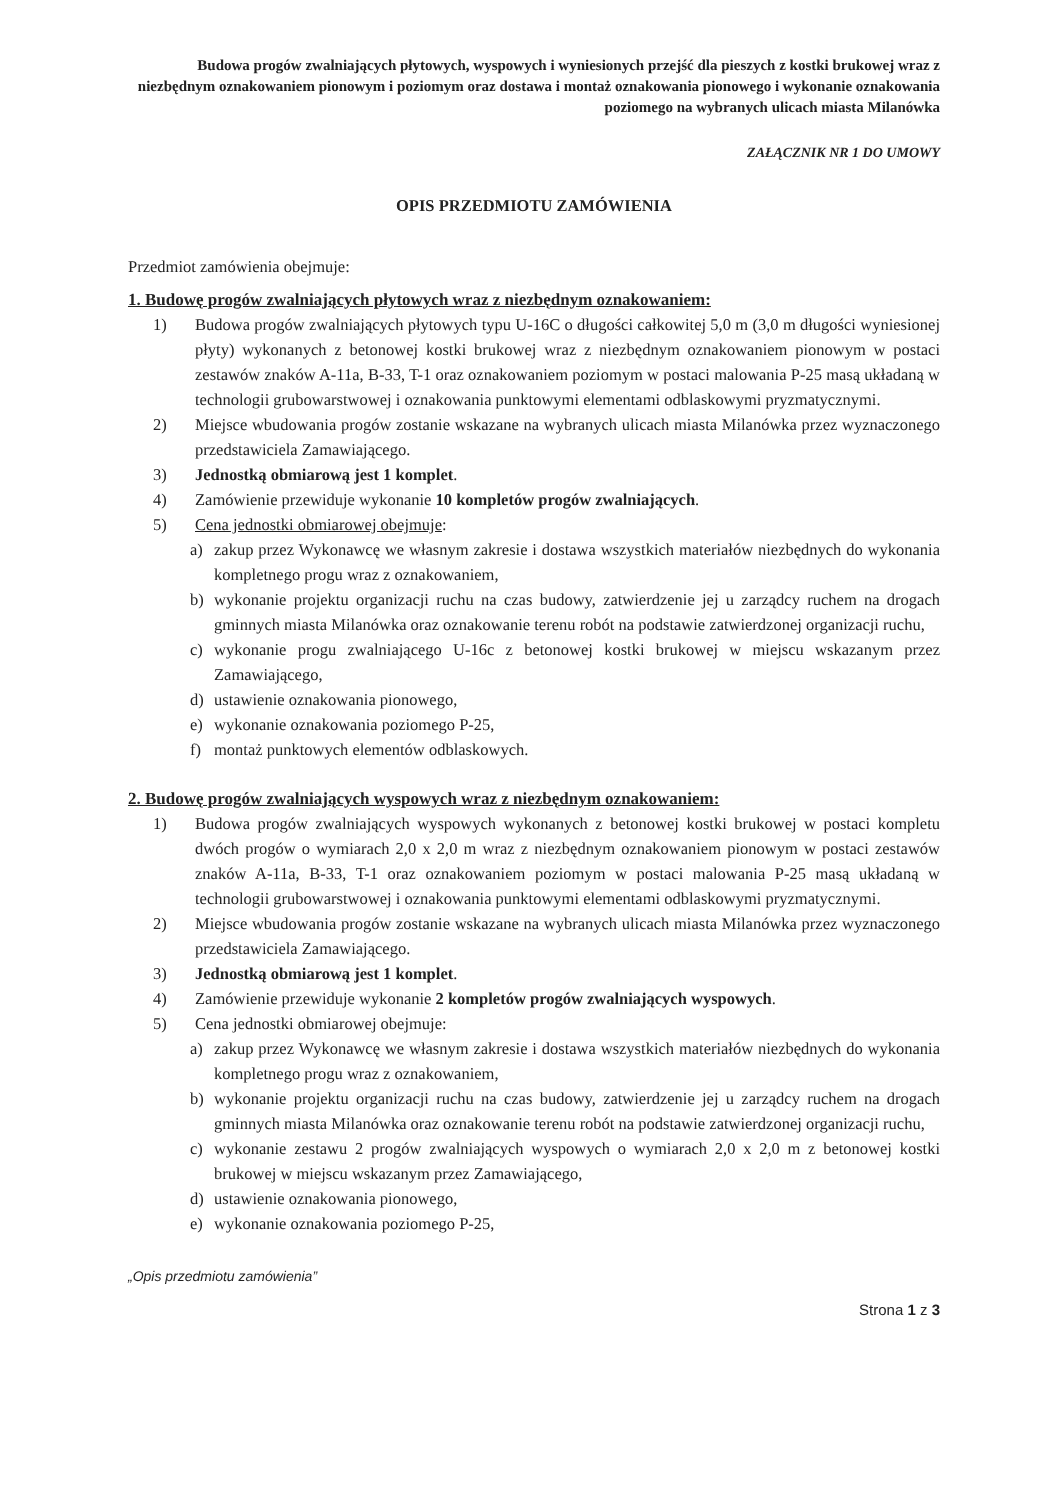Budowa progów zwalniających płytowych, wyspowych i wyniesionych przejść dla pieszych z kostki brukowej wraz z niezbędnym oznakowaniem pionowym i poziomym oraz dostawa i montaż oznakowania pionowego i wykonanie oznakowania poziomego na wybranych ulicach miasta Milanówka
ZAŁĄCZNIK NR 1 DO UMOWY
OPIS PRZEDMIOTU ZAMÓWIENIA
Przedmiot zamówienia obejmuje:
1. Budowę progów zwalniających płytowych wraz z niezbędnym oznakowaniem:
1) Budowa progów zwalniających płytowych typu U-16C o długości całkowitej 5,0 m (3,0 m długości wyniesionej płyty) wykonanych z betonowej kostki brukowej wraz z niezbędnym oznakowaniem pionowym w postaci zestawów znaków A-11a, B-33, T-1 oraz oznakowaniem poziomym w postaci malowania P-25 masą układaną w technologii grubowarstwowej i oznakowania punktowymi elementami odblaskowymi pryzmatycznymi.
2) Miejsce wbudowania progów zostanie wskazane na wybranych ulicach miasta Milanówka przez wyznaczonego przedstawiciela Zamawiającego.
3) Jednostką obmiarową jest 1 komplet.
4) Zamówienie przewiduje wykonanie 10 kompletów progów zwalniających.
5) Cena jednostki obmiarowej obejmuje:
a) zakup przez Wykonawcę we własnym zakresie i dostawa wszystkich materiałów niezbędnych do wykonania kompletnego progu wraz z oznakowaniem,
b) wykonanie projektu organizacji ruchu na czas budowy, zatwierdzenie jej u zarządcy ruchem na drogach gminnych miasta Milanówka oraz oznakowanie terenu robót na podstawie zatwierdzonej organizacji ruchu,
c) wykonanie progu zwalniającego U-16c z betonowej kostki brukowej w miejscu wskazanym przez Zamawiającego,
d) ustawienie oznakowania pionowego,
e) wykonanie oznakowania poziomego P-25,
f) montaż punktowych elementów odblaskowych.
2. Budowę progów zwalniających wyspowych wraz z niezbędnym oznakowaniem:
1) Budowa progów zwalniających wyspowych wykonanych z betonowej kostki brukowej w postaci kompletu dwóch progów o wymiarach 2,0 x 2,0 m wraz z niezbędnym oznakowaniem pionowym w postaci zestawów znaków A-11a, B-33, T-1 oraz oznakowaniem poziomym w postaci malowania P-25 masą układaną w technologii grubowarstwowej i oznakowania punktowymi elementami odblaskowymi pryzmatycznymi.
2) Miejsce wbudowania progów zostanie wskazane na wybranych ulicach miasta Milanówka przez wyznaczonego przedstawiciela Zamawiającego.
3) Jednostką obmiarową jest 1 komplet.
4) Zamówienie przewiduje wykonanie 2 kompletów progów zwalniających wyspowych.
5) Cena jednostki obmiarowej obejmuje:
a) zakup przez Wykonawcę we własnym zakresie i dostawa wszystkich materiałów niezbędnych do wykonania kompletnego progu wraz z oznakowaniem,
b) wykonanie projektu organizacji ruchu na czas budowy, zatwierdzenie jej u zarządcy ruchem na drogach gminnych miasta Milanówka oraz oznakowanie terenu robót na podstawie zatwierdzonej organizacji ruchu,
c) wykonanie zestawu 2 progów zwalniających wyspowych o wymiarach 2,0 x 2,0 m z betonowej kostki brukowej w miejscu wskazanym przez Zamawiającego,
d) ustawienie oznakowania pionowego,
e) wykonanie oznakowania poziomego P-25,
„Opis przedmiotu zamówienia”
Strona 1 z 3